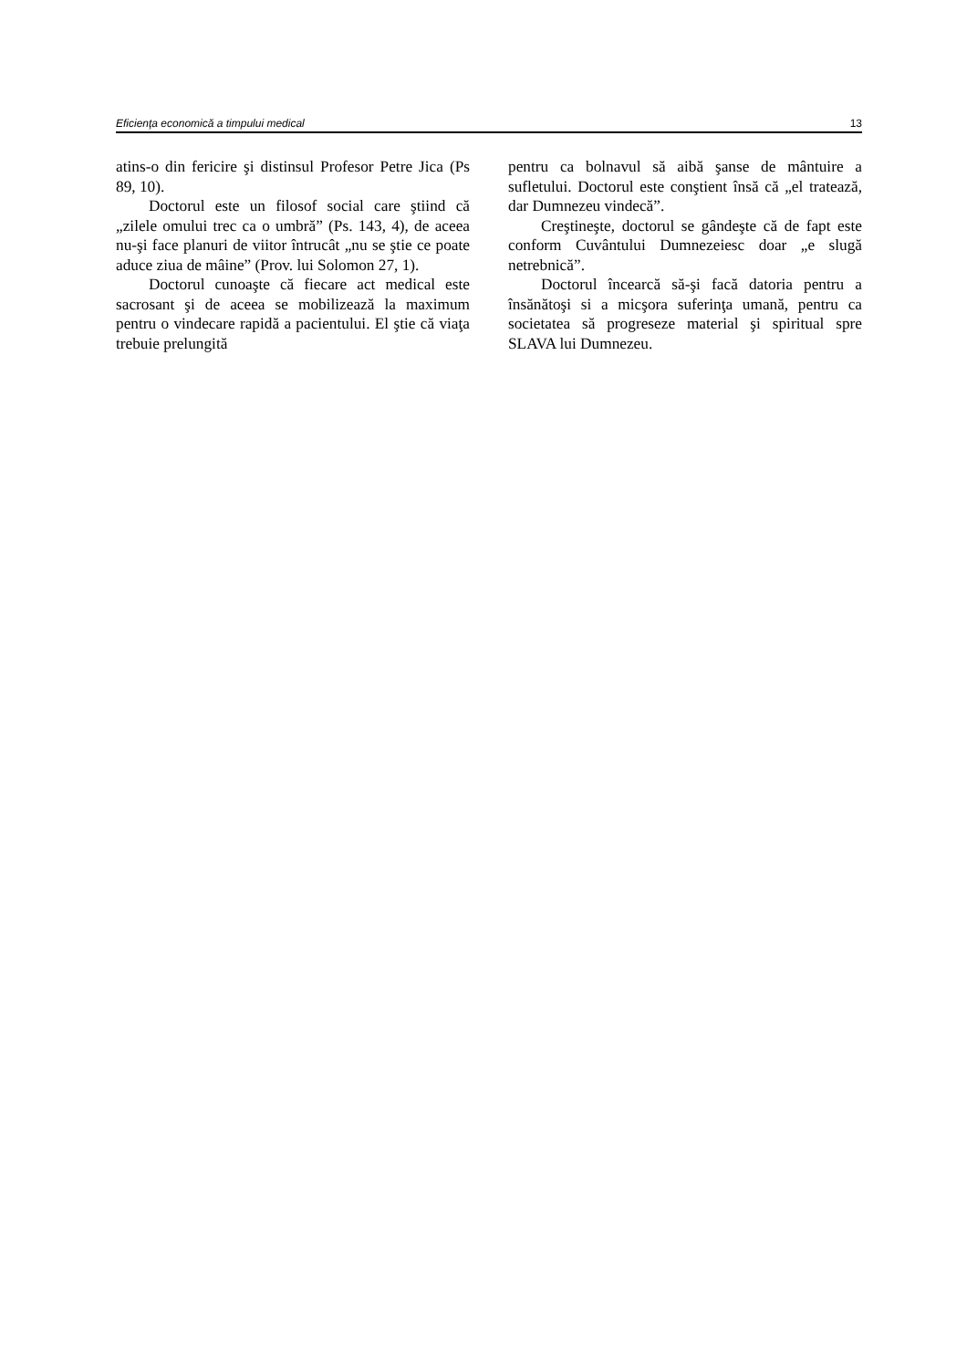Eficienţa economică a timpului medical 13
atins-o din fericire şi distinsul Profesor Petre Jica (Ps 89, 10).
Doctorul este un filosof social care ştiind că „zilele omului trec ca o umbră” (Ps. 143, 4), de aceea nu-şi face planuri de viitor întrucât „nu se ştie ce poate aduce ziua de mâine” (Prov. lui Solomon 27, 1).
Doctorul cunoaşte că fiecare act medical este sacrosant şi de aceea se mobilizează la maximum pentru o vindecare rapidă a pacientului. El ştie că viaţa trebuie prelungită
pentru ca bolnavul să aibă şanse de mântuire a sufletului. Doctorul este conştient însă că „el tratează, dar Dumnezeu vindecă”.
Creştineşte, doctorul se gândeşte că de fapt este conform Cuvântului Dumnezeiesc doar „e slugă netrebnică”.
Doctorul încearcă să-şi facă datoria pentru a însănătoşi si a micşora suferinţa umană, pentru ca societatea să progreseze material şi spiritual spre SLAVA lui Dumnezeu.